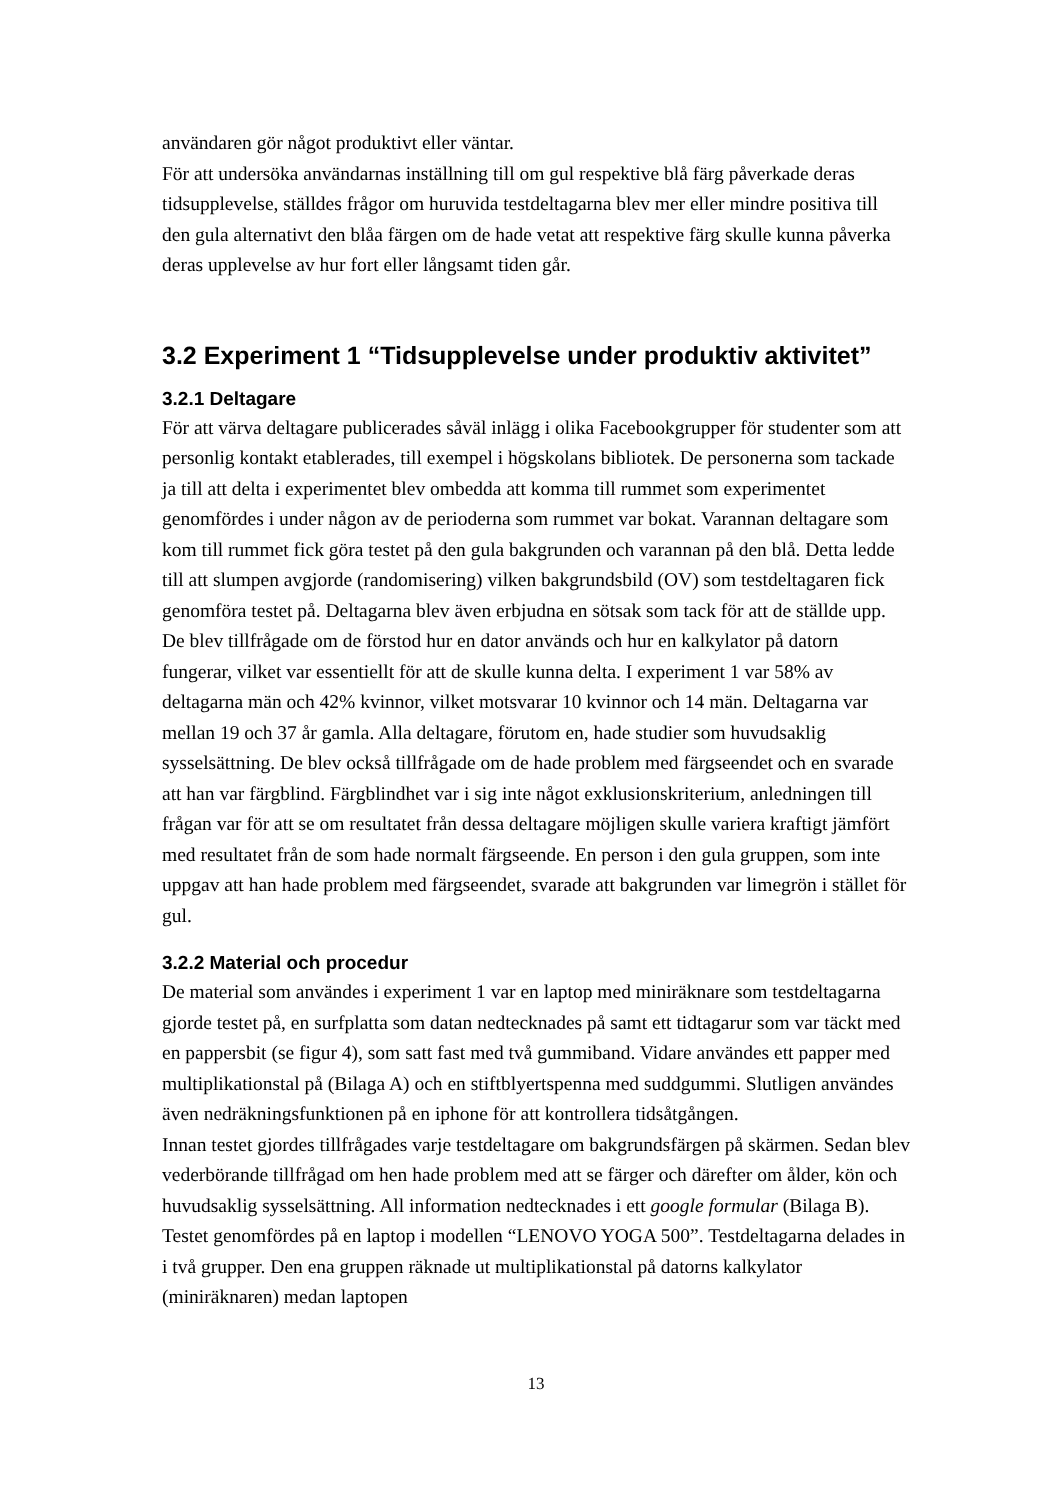användaren gör något produktivt eller väntar.
För att undersöka användarnas inställning till om gul respektive blå färg påverkade deras tidsupplevelse, ställdes frågor om huruvida testdeltagarna blev mer eller mindre positiva till den gula alternativt den blåa färgen om de hade vetat att respektive färg skulle kunna påverka deras upplevelse av hur fort eller långsamt tiden går.
3.2 Experiment 1 “Tidsupplevelse under produktiv aktivitet”
3.2.1 Deltagare
För att värva deltagare publicerades såväl inlägg i olika Facebookgrupper för studenter som att personlig kontakt etablerades, till exempel i högskolans bibliotek. De personerna som tackade ja till att delta i experimentet blev ombedda att komma till rummet som experimentet genomfördes i under någon av de perioderna som rummet var bokat. Varannan deltagare som kom till rummet fick göra testet på den gula bakgrunden och varannan på den blå. Detta ledde till att slumpen avgjorde (randomisering) vilken bakgrundsbild (OV) som testdeltagaren fick genomföra testet på. Deltagarna blev även erbjudna en sötsak som tack för att de ställde upp. De blev tillfrågade om de förstod hur en dator används och hur en kalkylator på datorn fungerar, vilket var essentiellt för att de skulle kunna delta. I experiment 1 var 58% av deltagarna män och 42% kvinnor, vilket motsvarar 10 kvinnor och 14 män. Deltagarna var mellan 19 och 37 år gamla. Alla deltagare, förutom en, hade studier som huvudsaklig sysselsättning. De blev också tillfrågade om de hade problem med färgseendet och en svarade att han var färgblind. Färgblindhet var i sig inte något exklusionskriterium, anledningen till frågan var för att se om resultatet från dessa deltagare möjligen skulle variera kraftigt jämfört med resultatet från de som hade normalt färgseende. En person i den gula gruppen, som inte uppgav att han hade problem med färgseendet, svarade att bakgrunden var limegrön i stället för gul.
3.2.2 Material och procedur
De material som användes i experiment 1 var en laptop med miniräknare som testdeltagarna gjorde testet på, en surfplatta som datan nedtecknades på samt ett tidtagarur som var täckt med en pappersbit (se figur 4), som satt fast med två gummiband. Vidare användes ett papper med multiplikationstal på (Bilaga A) och en stiftblyertspenna med suddgummi. Slutligen användes även nedräkningsfunktionen på en iphone för att kontrollera tidsåtgången.
Innan testet gjordes tillfrågades varje testdeltagare om bakgrundsfärgen på skärmen. Sedan blev vederbörande tillfrågad om hen hade problem med att se färger och därefter om ålder, kön och huvudsaklig sysselsättning. All information nedtecknades i ett google formular (Bilaga B). Testet genomfördes på en laptop i modellen “LENOVO YOGA 500”. Testdeltagarna delades in i två grupper. Den ena gruppen räknade ut multiplikationstal på datorns kalkylator (miniräknaren) medan laptopen
13